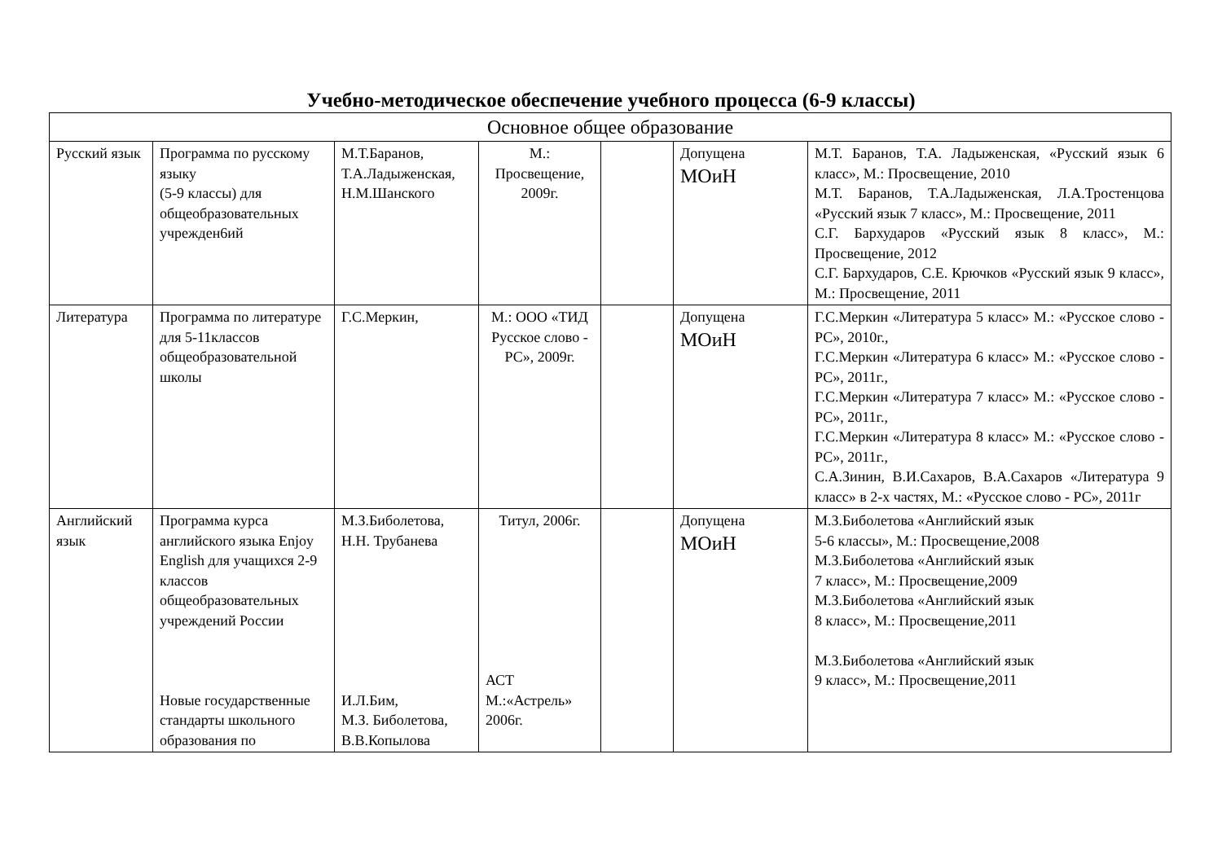Учебно-методическое обеспечение учебного процесса (6-9 классы)
| Основное общее образование | | | | | | |
| --- | --- | --- | --- | --- | --- | --- |
| Русский язык | Программа по русскому языку (5-9 классы) для общеобразовательных учрежден6ий | М.Т.Баранов, Т.А.Ладыженская, Н.М.Шанского | М.: Просвещение, 2009г. | | Допущена МОиН | М.Т. Баранов, Т.А. Ладыженская, «Русский язык 6 класс», М.: Просвещение, 2010 М.Т. Баранов, Т.А.Ладыженская, Л.А.Тростенцова «Русский язык 7 класс», М.: Просвещение, 2011 С.Г. Бархударов «Русский язык 8 класс», М.: Просвещение, 2012 С.Г. Бархударов, С.Е. Крючков «Русский язык 9 класс», М.: Просвещение, 2011 |
| Литература | Программа по литературе для 5-11классов общеобразовательной школы | Г.С.Меркин, | М.: ООО «ТИД Русское слово - РС», 2009г. | | Допущена МОиН | Г.С.Меркин «Литература 5 класс» М.: «Русское слово - РС», 2010г., Г.С.Меркин «Литература 6 класс» М.: «Русское слово - РС», 2011г., Г.С.Меркин «Литература 7 класс» М.: «Русское слово - РС», 2011г., Г.С.Меркин «Литература 8 класс» М.: «Русское слово - РС», 2011г., С.А.Зинин, В.И.Сахаров, В.А.Сахаров «Литература 9 класс» в 2-х частях, М.: «Русское слово - РС», 2011г |
| Английский язык | Программа курса английского языка Enjoy English для учащихся 2-9 классов общеобразовательных учреждений России Новые государственные стандарты школьного образования по | М.З.Биболетова, Н.Н. Трубанева И.Л.Бим, М.З. Биболетова, В.В.Копылова | Титул, 2006г. АСТ М.:«Астрель» 2006г. | | Допущена МОиН | М.З.Биболетова «Английский язык 5-6 классы», М.: Просвещение,2008 М.З.Биболетова «Английский язык 7 класс», М.: Просвещение,2009 М.З.Биболетова «Английский язык 8 класс», М.: Просвещение,2011 М.З.Биболетова «Английский язык 9 класс», М.: Просвещение,2011 |